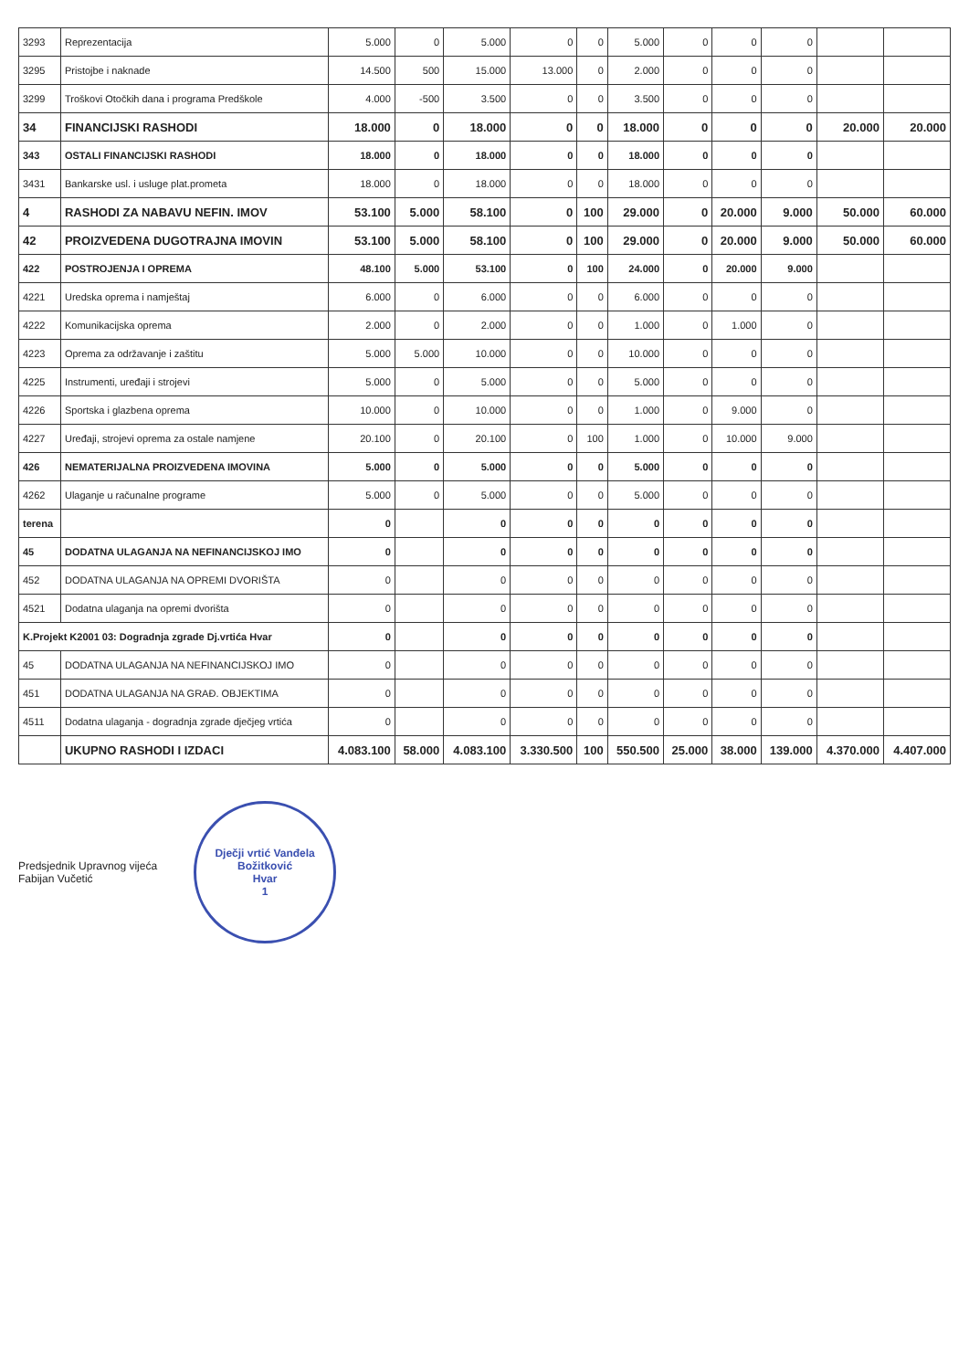| 3293 | Reprezentacija | 5.000 | 0 | 5.000 | 0 | 0 | 5.000 | 0 | 0 | 0 | | |
| 3295 | Pristojbe i naknade | 14.500 | 500 | 15.000 | 13.000 | 0 | 2.000 | 0 | 0 | 0 | | |
| 3299 | Troškovi Otočkih dana i programa Predškole | 4.000 | -500 | 3.500 | 0 | 0 | 3.500 | 0 | 0 | 0 | | |
| 34 | FINANCIJSKI RASHODI | 18.000 | 0 | 18.000 | 0 | 0 | 18.000 | 0 | 0 | 0 | 20.000 | 20.000 |
| 343 | OSTALI FINANCIJSKI RASHODI | 18.000 | 0 | 18.000 | 0 | 0 | 18.000 | 0 | 0 | 0 | | |
| 3431 | Bankarske usl. i usluge plat.prometa | 18.000 | 0 | 18.000 | 0 | 0 | 18.000 | 0 | 0 | 0 | | |
| 4 | RASHODI ZA NABAVU NEFIN. IMOV | 53.100 | 5.000 | 58.100 | 0 | 100 | 29.000 | 0 | 20.000 | 9.000 | 50.000 | 60.000 |
| 42 | PROIZVEDENA DUGOTRAJNA IMOVIN | 53.100 | 5.000 | 58.100 | 0 | 100 | 29.000 | 0 | 20.000 | 9.000 | 50.000 | 60.000 |
| 422 | POSTROJENJA I OPREMA | 48.100 | 5.000 | 53.100 | 0 | 100 | 24.000 | 0 | 20.000 | 9.000 | | |
| 4221 | Uredska oprema i namještaj | 6.000 | 0 | 6.000 | 0 | 0 | 6.000 | 0 | 0 | 0 | | |
| 4222 | Komunikacijska oprema | 2.000 | 0 | 2.000 | 0 | 0 | 1.000 | 0 | 1.000 | 0 | | |
| 4223 | Oprema za održavanje i zaštitu | 5.000 | 5.000 | 10.000 | 0 | 0 | 10.000 | 0 | 0 | 0 | | |
| 4225 | Instrumenti, uređaji i strojevi | 5.000 | 0 | 5.000 | 0 | 0 | 5.000 | 0 | 0 | 0 | | |
| 4226 | Sportska i glazbena oprema | 10.000 | 0 | 10.000 | 0 | 0 | 1.000 | 0 | 9.000 | 0 | | |
| 4227 | Uređaji, strojevi oprema za ostale namjene | 20.100 | 0 | 20.100 | 0 | 100 | 1.000 | 0 | 10.000 | 9.000 | | |
| 426 | NEMATERIJALNA PROIZVEDENA IMOVINA | 5.000 | 0 | 5.000 | 0 | 0 | 5.000 | 0 | 0 | 0 | | |
| 4262 | Ulaganje u računalne programe | 5.000 | 0 | 5.000 | 0 | 0 | 5.000 | 0 | 0 | 0 | | |
| terena | | 0 | | 0 | 0 | 0 | 0 | 0 | 0 | 0 | | |
| 45 | DODATNA ULAGANJA NA NEFINANCIJSKOJ IMO | 0 | | 0 | 0 | 0 | 0 | 0 | 0 | 0 | | |
| 452 | DODATNA ULAGANJA NA OPREMI DVORIŠTA | 0 | | 0 | 0 | 0 | 0 | 0 | 0 | 0 | | |
| 4521 | Dodatna ulaganja na opremi dvorišta | 0 | | 0 | 0 | 0 | 0 | 0 | 0 | 0 | | |
| K.Projekt K2001 03: Dogradnja zgrade Dj.vrtića Hvar | | 0 | | 0 | 0 | 0 | 0 | 0 | 0 | 0 | | |
| 45 | DODATNA ULAGANJA NA NEFINANCIJSKOJ IMO | 0 | | 0 | 0 | 0 | 0 | 0 | 0 | 0 | | |
| 451 | DODATNA ULAGANJA NA GRAĐ. OBJEKTIMA | 0 | | 0 | 0 | 0 | 0 | 0 | 0 | 0 | | |
| 4511 | Dodatna ulaganja - dogradnja zgrade dječjeg vrtića | 0 | | 0 | 0 | 0 | 0 | 0 | 0 | 0 | | |
| | UKUPNO RASHODI I IZDACI | 4.083.100 | 58.000 | 4.083.100 | 3.330.500 | 100 | 550.500 | 25.000 | 38.000 | 139.000 | 4.370.000 | 4.407.000 |
Predsjednik Upravnog vijeća
Fabijan Vučetić
Dječji vrtić Vanđela Božitković
Hvar
1